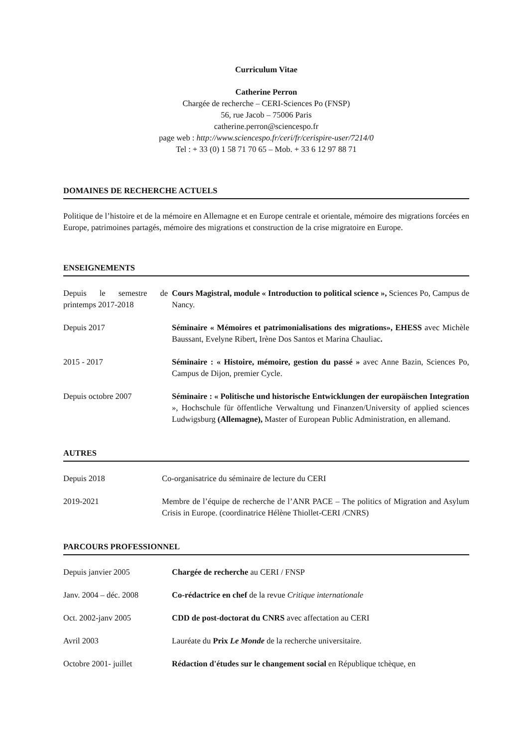Curriculum Vitae
Catherine Perron
Chargée de recherche – CERI-Sciences Po (FNSP)
56, rue Jacob – 75006 Paris
catherine.perron@sciencespo.fr
page web : http://www.sciencespo.fr/ceri/fr/cerispire-user/7214/0
Tel : + 33 (0) 1 58 71 70 65 – Mob. + 33 6 12 97 88 71
DOMAINES DE RECHERCHE ACTUELS
Politique de l’histoire et de la mémoire en Allemagne et en Europe centrale et orientale, mémoire des migrations forcées en Europe, patrimoines partagés, mémoire des migrations et construction de la crise migratoire en Europe.
ENSEIGNEMENTS
| Depuis le semestre de printemps 2017-2018 | Cours Magistral, module « Introduction to political science », Sciences Po, Campus de Nancy. |
| Depuis 2017 | Séminaire « Mémoires et patrimonialisations des migrations», EHESS avec Michèle Baussant, Evelyne Ribert, Irène Dos Santos et Marina Chauliac . |
| 2015 - 2017 | Séminaire : « Histoire, mémoire, gestion du passé » avec Anne Bazin, Sciences Po, Campus de Dijon, premier Cycle. |
| Depuis octobre 2007 | Séminaire : « Politische und historische Entwicklungen der europäischen Integration », Hochschule für öffentliche Verwaltung und Finanzen/University of applied sciences Ludwigsburg (Allemagne), Master of European Public Administration, en allemand. |
AUTRES
| Depuis 2018 | Co-organisatrice du séminaire de lecture du CERI |
| 2019-2021 | Membre de l’équipe de recherche de l’ANR PACE – The politics of Migration and Asylum Crisis in Europe. (coordinatrice Hélène Thiollet-CERI /CNRS) |
PARCOURS PROFESSIONNEL
| Depuis janvier 2005 | Chargée de recherche au CERI / FNSP |
| Janv. 2004 – déc. 2008 | Co-rédactrice en chef de la revue Critique internationale |
| Oct. 2002-janv 2005 | CDD de post-doctorat du CNRS avec affectation au CERI |
| Avril 2003 | Lauréate du Prix Le Monde de la recherche universitaire. |
| Octobre 2001- juillet | Rédaction d'études sur le changement social en République tchèque, en |